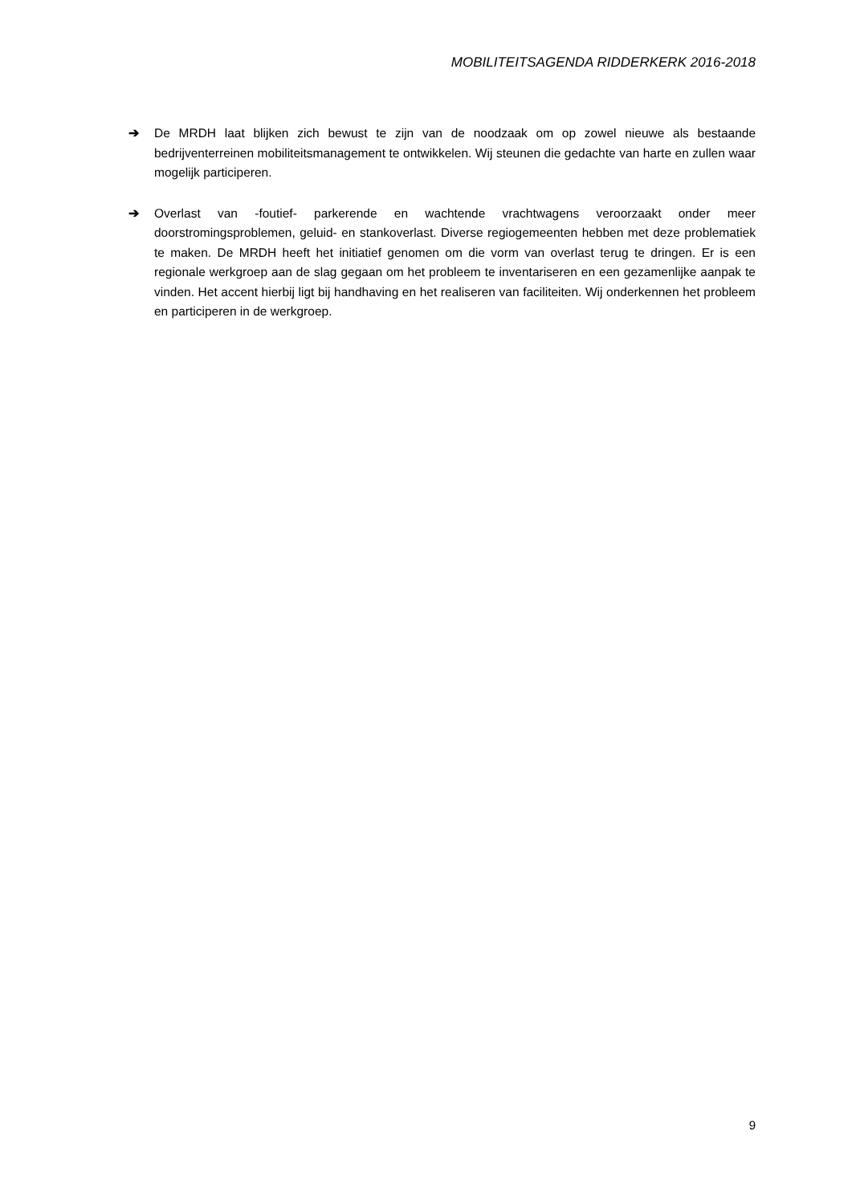MOBILITEITSAGENDA RIDDERKERK 2016-2018
➔ De MRDH laat blijken zich bewust te zijn van de noodzaak om op zowel nieuwe als bestaande bedrijventerreinen mobiliteitsmanagement te ontwikkelen. Wij steunen die gedachte van harte en zullen waar mogelijk participeren.
➔ Overlast van -foutief- parkerende en wachtende vrachtwagens veroorzaakt onder meer doorstromingsproblemen, geluid- en stankoverlast. Diverse regiogemeenten hebben met deze problematiek te maken. De MRDH heeft het initiatief genomen om die vorm van overlast terug te dringen. Er is een regionale werkgroep aan de slag gegaan om het probleem te inventariseren en een gezamenlijke aanpak te vinden. Het accent hierbij ligt bij handhaving en het realiseren van faciliteiten. Wij onderkennen het probleem en participeren in de werkgroep.
9